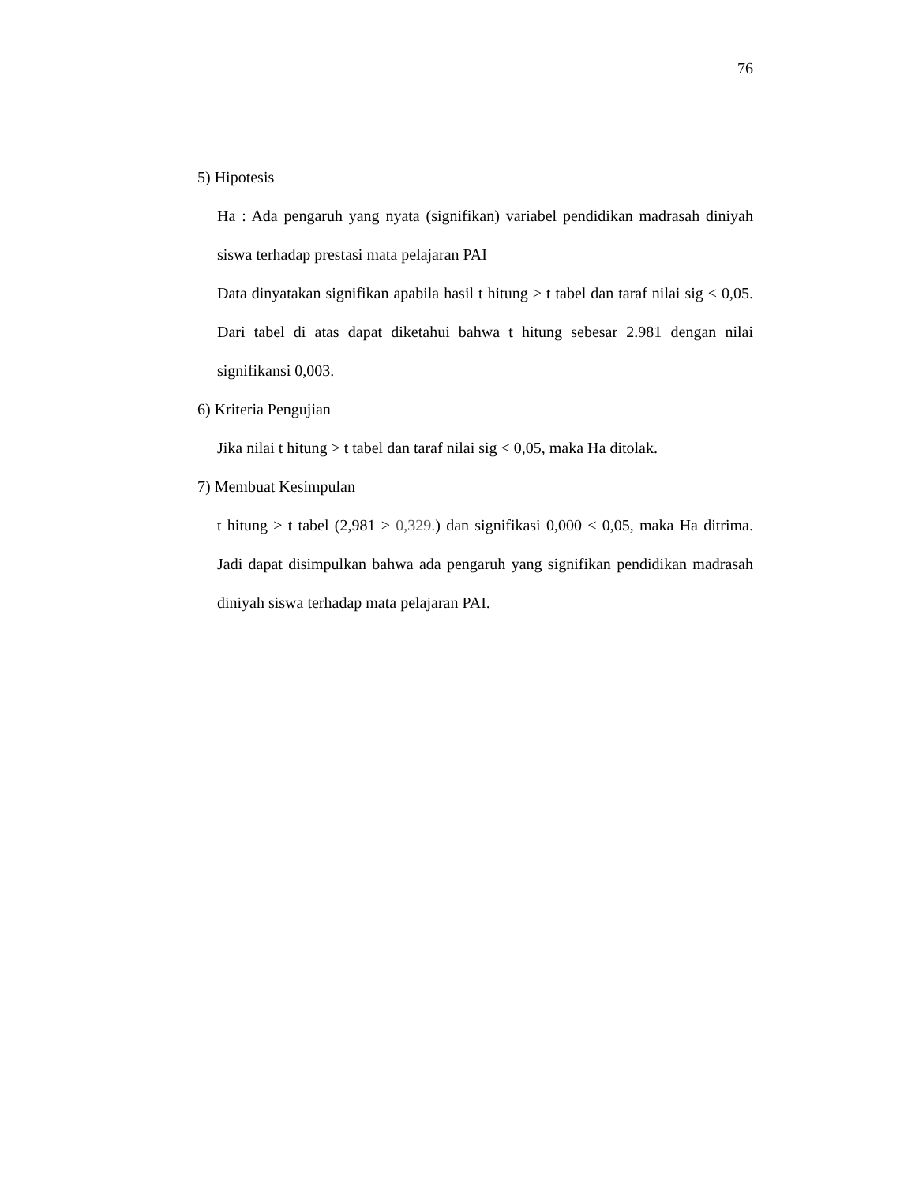76
5) Hipotesis
Ha : Ada pengaruh yang nyata (signifikan) variabel pendidikan madrasah diniyah siswa terhadap prestasi mata pelajaran PAI
Data dinyatakan signifikan apabila hasil t hitung > t tabel dan taraf nilai sig < 0,05. Dari tabel di atas dapat diketahui bahwa t hitung sebesar 2.981 dengan nilai signifikansi 0,003.
6) Kriteria Pengujian
Jika nilai t hitung > t tabel dan taraf nilai sig < 0,05, maka Ha ditolak.
7) Membuat Kesimpulan
t hitung > t tabel (2,981 > 0,329.) dan signifikasi 0,000 < 0,05, maka Ha ditrima. Jadi dapat disimpulkan bahwa ada pengaruh yang signifikan pendidikan madrasah diniyah siswa terhadap mata pelajaran PAI.